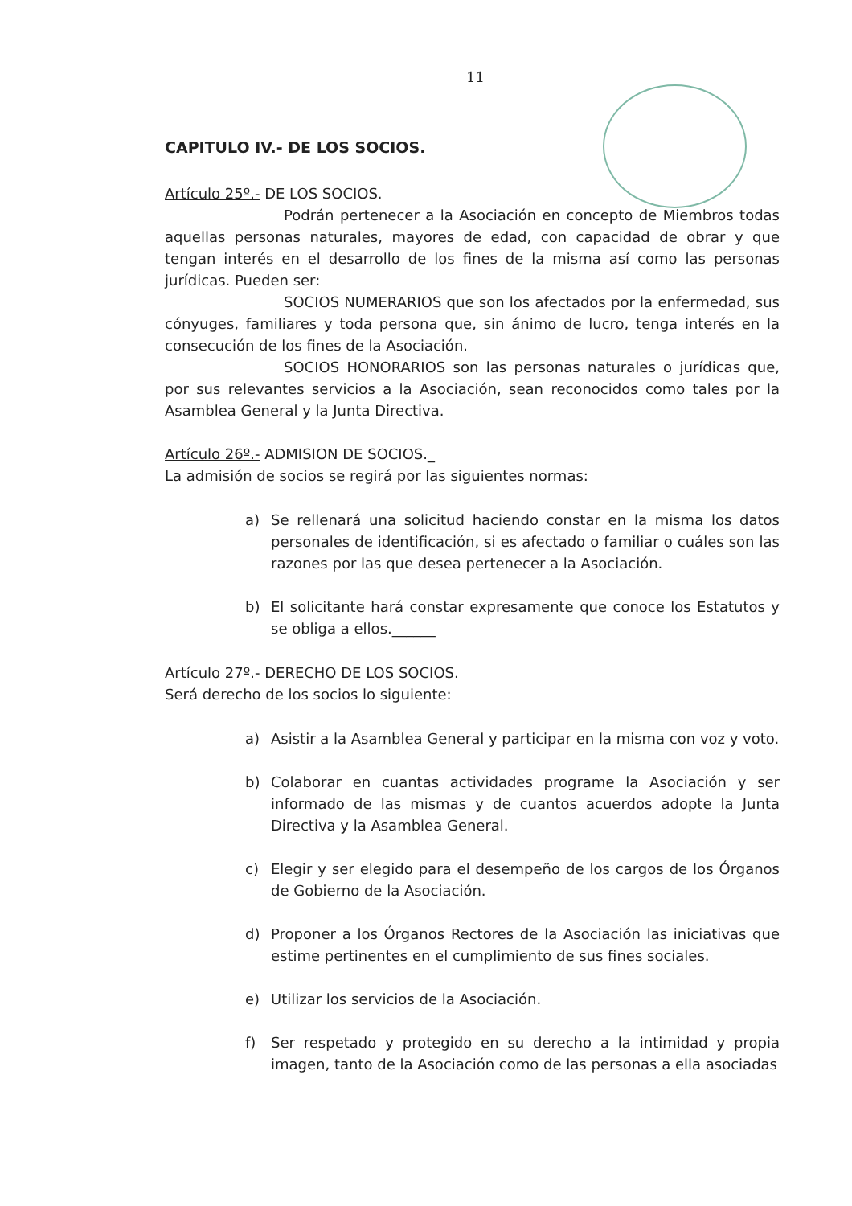11
CAPITULO IV.- DE LOS SOCIOS.
Artículo 25º.- DE LOS SOCIOS.
Podrán pertenecer a la Asociación en concepto de Miembros todas aquellas personas naturales, mayores de edad, con capacidad de obrar y que tengan interés en el desarrollo de los fines de la misma así como las personas jurídicas. Pueden ser:
SOCIOS NUMERARIOS que son los afectados por la enfermedad, sus cónyuges, familiares y toda persona que, sin ánimo de lucro, tenga interés en la consecución de los fines de la Asociación.
SOCIOS HONORARIOS son las personas naturales o jurídicas que, por sus relevantes servicios a la Asociación, sean reconocidos como tales por la Asamblea General y la Junta Directiva.
Artículo 26º.- ADMISION DE SOCIOS._
La admisión de socios se regirá por las siguientes normas:
a) Se rellenará una solicitud haciendo constar en la misma los datos personales de identificación, si es afectado o familiar o cuáles son las razones por las que desea pertenecer a la Asociación.
b) El solicitante hará constar expresamente que conoce los Estatutos y se obliga a ellos.______
Artículo 27º.- DERECHO DE LOS SOCIOS.
Será derecho de los socios lo siguiente:
a) Asistir a la Asamblea General y participar en la misma con voz y voto.
b) Colaborar en cuantas actividades programe la Asociación y ser informado de las mismas y de cuantos acuerdos adopte la Junta Directiva y la Asamblea General.
c) Elegir y ser elegido para el desempeño de los cargos de los Órganos de Gobierno de la Asociación.
d) Proponer a los Órganos Rectores de la Asociación las iniciativas que estime pertinentes en el cumplimiento de sus fines sociales.
e) Utilizar los servicios de la Asociación.
f) Ser respetado y protegido en su derecho a la intimidad y propia imagen, tanto de la Asociación como de las personas a ella asociadas